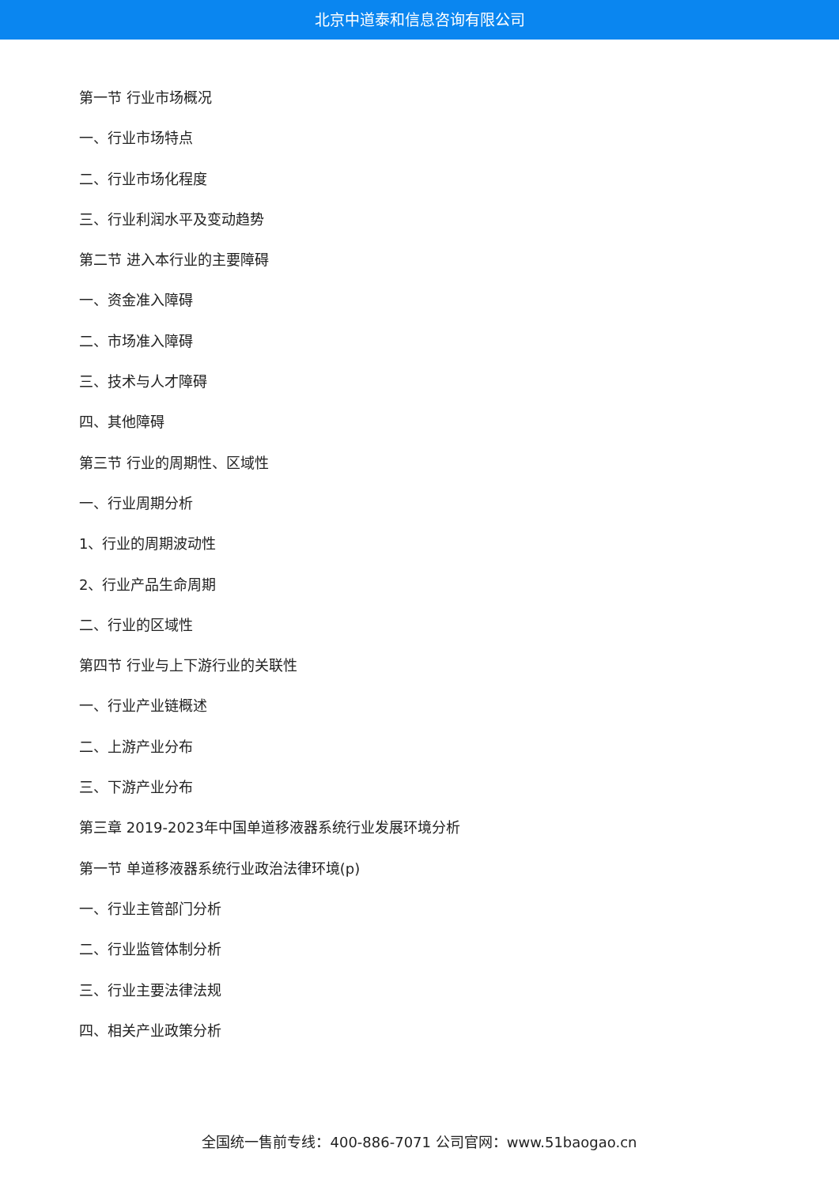北京中道泰和信息咨询有限公司
第一节 行业市场概况
一、行业市场特点
二、行业市场化程度
三、行业利润水平及变动趋势
第二节 进入本行业的主要障碍
一、资金准入障碍
二、市场准入障碍
三、技术与人才障碍
四、其他障碍
第三节 行业的周期性、区域性
一、行业周期分析
1、行业的周期波动性
2、行业产品生命周期
二、行业的区域性
第四节 行业与上下游行业的关联性
一、行业产业链概述
二、上游产业分布
三、下游产业分布
第三章 2019-2023年中国单道移液器系统行业发展环境分析
第一节 单道移液器系统行业政治法律环境(p)
一、行业主管部门分析
二、行业监管体制分析
三、行业主要法律法规
四、相关产业政策分析
全国统一售前专线：400-886-7071 公司官网：www.51baogao.cn